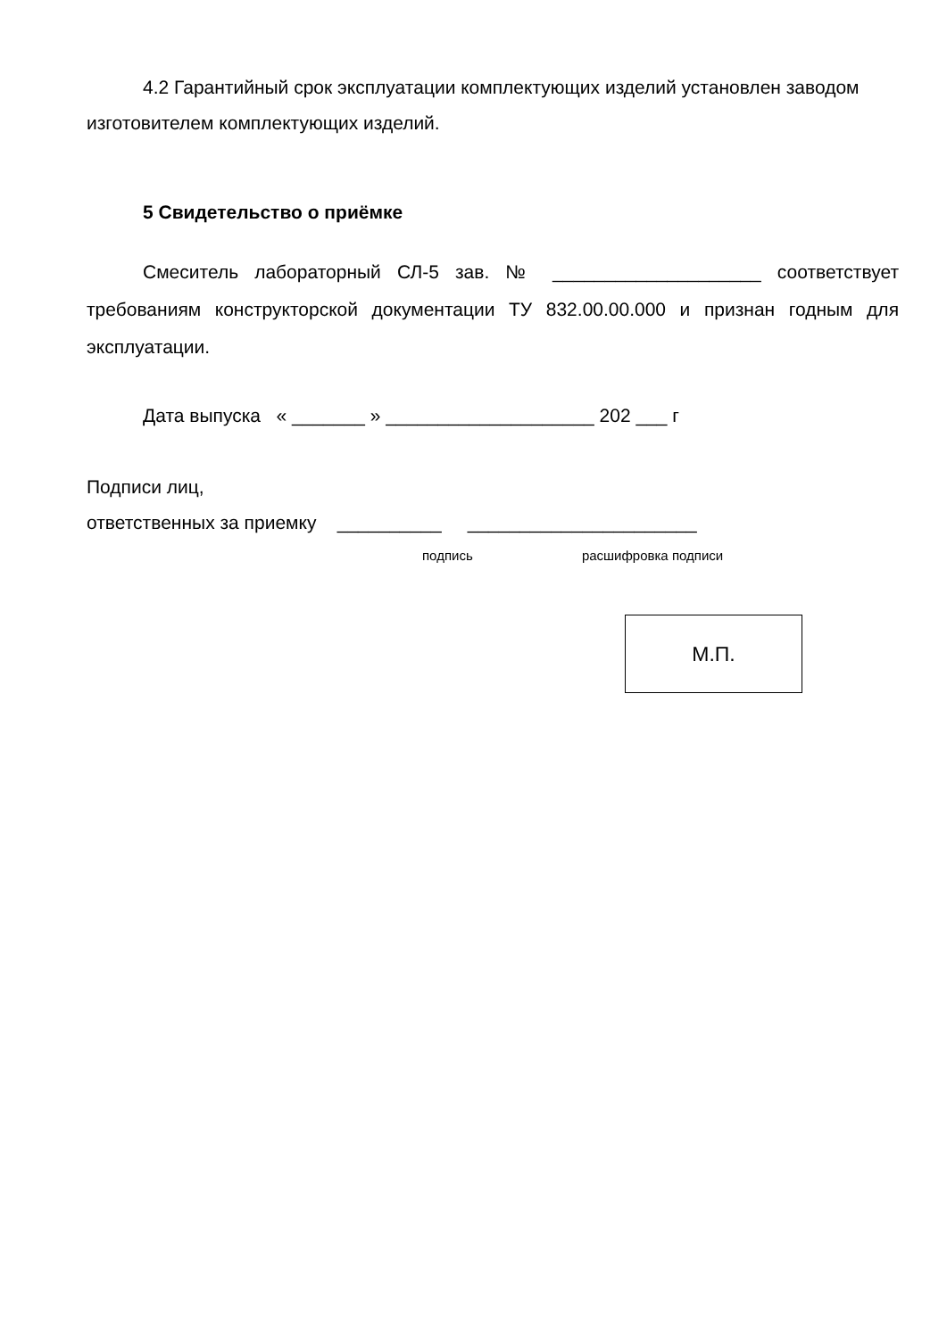4.2 Гарантийный срок эксплуатации комплектующих изделий установлен заводом изготовителем комплектующих изделий.
5 Свидетельство о приёмке
Смеситель лабораторный СЛ-5 зав. № ____________________ соответствует требованиям конструкторской документации ТУ 832.00.00.000 и признан годным для эксплуатации.
Дата выпуска « _______ » ____________________ 202 ___ г
Подписи лиц,
ответственных за приемку __________ ______________________
подпись расшифровка подписи
М.П.